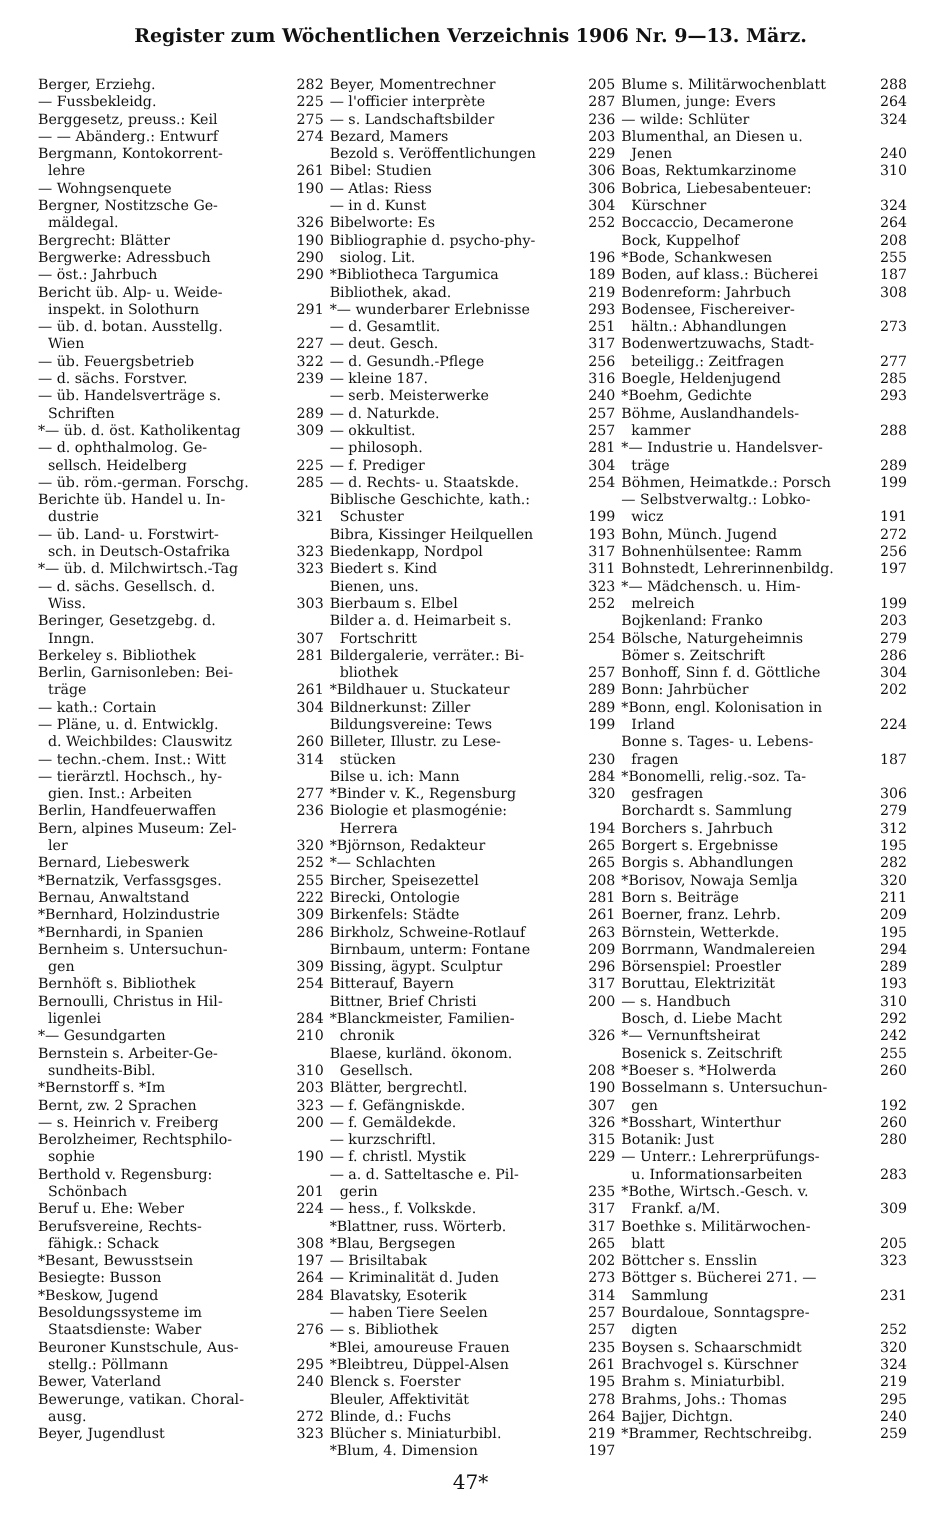Register zum Wöchentlichen Verzeichnis 1906 Nr. 9—13. März.
Berger, Erziehg. 282
— Fussbekleidg. 225
Berggesetz, preuss.: Keil 275
— — Abänderg.: Entwurf 274
Bergmann, Kontokorrent-
lehre 261
— Wohngsenquete 190
Bergner, Nostitzsche Ge-
mäldegal. 326
Bergrecht: Blätter 190
Bergwerke: Adressbuch 290
— öst.: Jahrbuch 290
Bericht üb. Alp- u. Weide-
inspekt. in Solothurn 291
— üb. d. botan. Ausstellg.
Wien 227
— üb. Feuergsbetrieb 322
— d. sächs. Forstver. 239
— üb. Handelsverträge s.
Schriften 289
*— üb. d. öst. Katholikentag 309
— d. ophthalmolog. Ge-
sellsch. Heidelberg 225
— üb. röm.-german. Forschg. 285
Berichte üb. Handel u. In-
dustrie 321
— üb. Land- u. Forstwirt-
sch. in Deutsch-Ostafrika 323
*— üb. d. Milchwirtsch.-Tag 323
— d. sächs. Gesellsch. d.
Wiss. 303
Beringer, Gesetzgebg. d.
Inngn. 307
Berkeley s. Bibliothek 281
Berlin, Garnisonleben: Bei-
träge 261
— kath.: Cortain 304
— Pläne, u. d. Entwicklg.
d. Weichbildes: Clauswitz 260
— techn.-chem. Inst.: Witt 314
— tierärztl. Hochsch., hy-
gien. Inst.: Arbeiten 277
Berlin, Handfeuerwaffen 236
Bern, alpines Museum: Zel-
ler 320
Bernard, Liebeswerk 252
*Bernatzik, Verfassgsges. 255
Bernau, Anwaltstand 222
*Bernhard, Holzindustrie 309
*Bernhardi, in Spanien 286
Bernheim s. Untersuchun-
gen 309
Bernhöft s. Bibliothek 254
Bernoulli, Christus in Hil-
ligenlei 284
*— Gesundgarten 210
Bernstein s. Arbeiter-Ge-
sundheits-Bibl. 310
*Bernstorff s. *Im 203
Bernt, zw. 2 Sprachen 323
— s. Heinrich v. Freiberg 200
Berolzheimer, Rechtsphilo-
sophie 190
Berthold v. Regensburg:
Schönbach 201
Beruf u. Ehe: Weber 224
Berufsvereine, Rechts-
fähigk.: Schack 308
*Besant, Bewusstsein 197
Besiegte: Busson 264
*Beskow, Jugend 284
Besoldungssysteme im
Staatsdienste: Waber 276
Beuroner Kunstschule, Aus-
stellg.: Pöllmann 295
Bewer, Vaterland 240
Bewerunge, vatikan. Choral-
ausg. 272
Beyer, Jugendlust 323
Beyer, Momentrechner 205
— l'officier interprète 287
— s. Landschaftsbilder 236
Bezard, Mamers 203
Bezold s. Veröffentlichungen 229
Bibel: Studien 306
— Atlas: Riess 306
— in d. Kunst 304
Bibelworte: Es 252
Bibliographie d. psycho-phy-
siolog. Lit. 196
*Bibliotheca Targumica 189
Bibliothek, akad. 219
*— wunderbarer Erlebnisse 293
— d. Gesamtlit. 251
— deut. Gesch. 317
— d. Gesundh.-Pflege 256
— kleine 187. 316
— serb. Meisterwerke 240
— d. Naturkde. 257
— okkultist. 257
— philosoph. 281
— f. Prediger 304
— d. Rechts- u. Staatskde. 254
Biblische Geschichte, kath.:
Schuster 199
Bibra, Kissinger Heilquellen 193
Biedenkapp, Nordpol 317
Biedert s. Kind 311
Bienen, uns. 323
Bierbaum s. Elbel 252
Bilder a. d. Heimarbeit s.
Fortschritt 254
Bildergalerie, verräter.: Bi-
bliothek 257
*Bildhauer u. Stuckateur 289
Bildnerkunst: Ziller 289
Bildungsvereine: Tews 199
Billeter, Illustr. zu Lese-
stücken 230
Bilse u. ich: Mann 284
*Binder v. K., Regensburg 320
Biologie et plasmogénie:
Herrera 194
*Björnson, Redakteur 265
*— Schlachten 265
Bircher, Speisezettel 208
Birecki, Ontologie 281
Birkenfels: Städte 261
Birkholz, Schweine-Rotlauf 263
Birnbaum, unterm: Fontane 209
Bissing, ägypt. Sculptur 296
Bitterauf, Bayern 317
Bittner, Brief Christi 200
*Blanckmeister, Familien-
chronik 326
Blaese, kurländ. ökonom.
Gesellsch. 208
Blätter, bergrechtl. 190
— f. Gefängniskde. 307
— f. Gemäldekde. 326
— kurzschriftl. 315
— f. christl. Mystik 229
— a. d. Satteltasche e. Pil-
gerin 235
— hess., f. Volkskde. 317
*Blattner, russ. Wörterb. 317
*Blau, Bergsegen 265
— Brisiltabak 202
— Kriminalität d. Juden 273
Blavatsky, Esoterik 314
— haben Tiere Seelen 257
— s. Bibliothek 257
*Blei, amoureuse Frauen 235
*Bleibtreu, Düppel-Alsen 261
Blenck s. Foerster 195
Bleuler, Affektivität 278
Blinde, d.: Fuchs 264
Blücher s. Miniaturbibl. 219
*Blum, 4. Dimension 197
Blume s. Militärwochenblatt 288
Blumen, junge: Evers 264
— wilde: Schlüter 324
Blumenthal, an Diesen u.
Jenen 240
Boas, Rektumkarzinome 310
Bobrica, Liebesabenteuer:
Kürschner 324
Boccaccio, Decamerone 264
Bock, Kuppelhof 208
*Bode, Schankwesen 255
Boden, auf klass.: Bücherei 187
Bodenreform: Jahrbuch 308
Bodensee, Fischereiver-
hältn.: Abhandlungen 273
Bodenwertzuwachs, Stadt-
beteiligg.: Zeitfragen 277
Boegle, Heldenjugend 285
*Boehm, Gedichte 293
Böhme, Auslandhandels-
kammer 288
*— Industrie u. Handelsver-
träge 289
Böhmen, Heimatkde.: Porsch 199
— Selbstverwaltg.: Lobko-
wicz 191
Bohn, Münch. Jugend 272
Bohnenhülsentee: Ramm 256
Bohnstedt, Lehrerinnenbildg. 197
*— Mädchensch. u. Him-
melreich 199
Bojkenland: Franko 203
Bölsche, Naturgeheimnis 279
Bömer s. Zeitschrift 286
Bonhoff, Sinn f. d. Göttliche 304
Bonn: Jahrbücher 202
*Bonn, engl. Kolonisation in
Irland 224
Bonne s. Tages- u. Lebens-
fragen 187
*Bonomelli, relig.-soz. Ta-
gesfragen 306
Borchardt s. Sammlung 279
Borchers s. Jahrbuch 312
Borgert s. Ergebnisse 195
Borgis s. Abhandlungen 282
*Borisov, Nowaja Semlja 320
Born s. Beiträge 211
Boerner, franz. Lehrb. 209
Börnstein, Wetterkde. 195
Borrmann, Wandmalereien 294
Börsenspiel: Proestler 289
Boruttau, Elektrizität 193
— s. Handbuch 310
Bosch, d. Liebe Macht 292
*— Vernunftsheirat 242
Bosenick s. Zeitschrift 255
*Boeser s. *Holwerda 260
Bosselmann s. Untersuchun-
gen 192
*Bosshart, Winterthur 260
Botanik: Just 280
— Unterr.: Lehrerprüfungs-
u. Informationsarbeiten 283
*Bothe, Wirtsch.-Gesch. v.
Frankf. a/M. 309
Boethke s. Militärwochen-
blatt 205
Böttcher s. Ensslin 323
Böttger s. Bücherei 271. —
Sammlung 231
Bourdaloue, Sonntagspre-
digten 252
Boysen s. Schaarschmidt 320
Brachvogel s. Kürschner 324
Brahm s. Miniaturbibl. 219
Brahms, Johs.: Thomas 295
Bajjer, Dichtgn. 240
*Brammer, Rechtschreibg. 259
47*